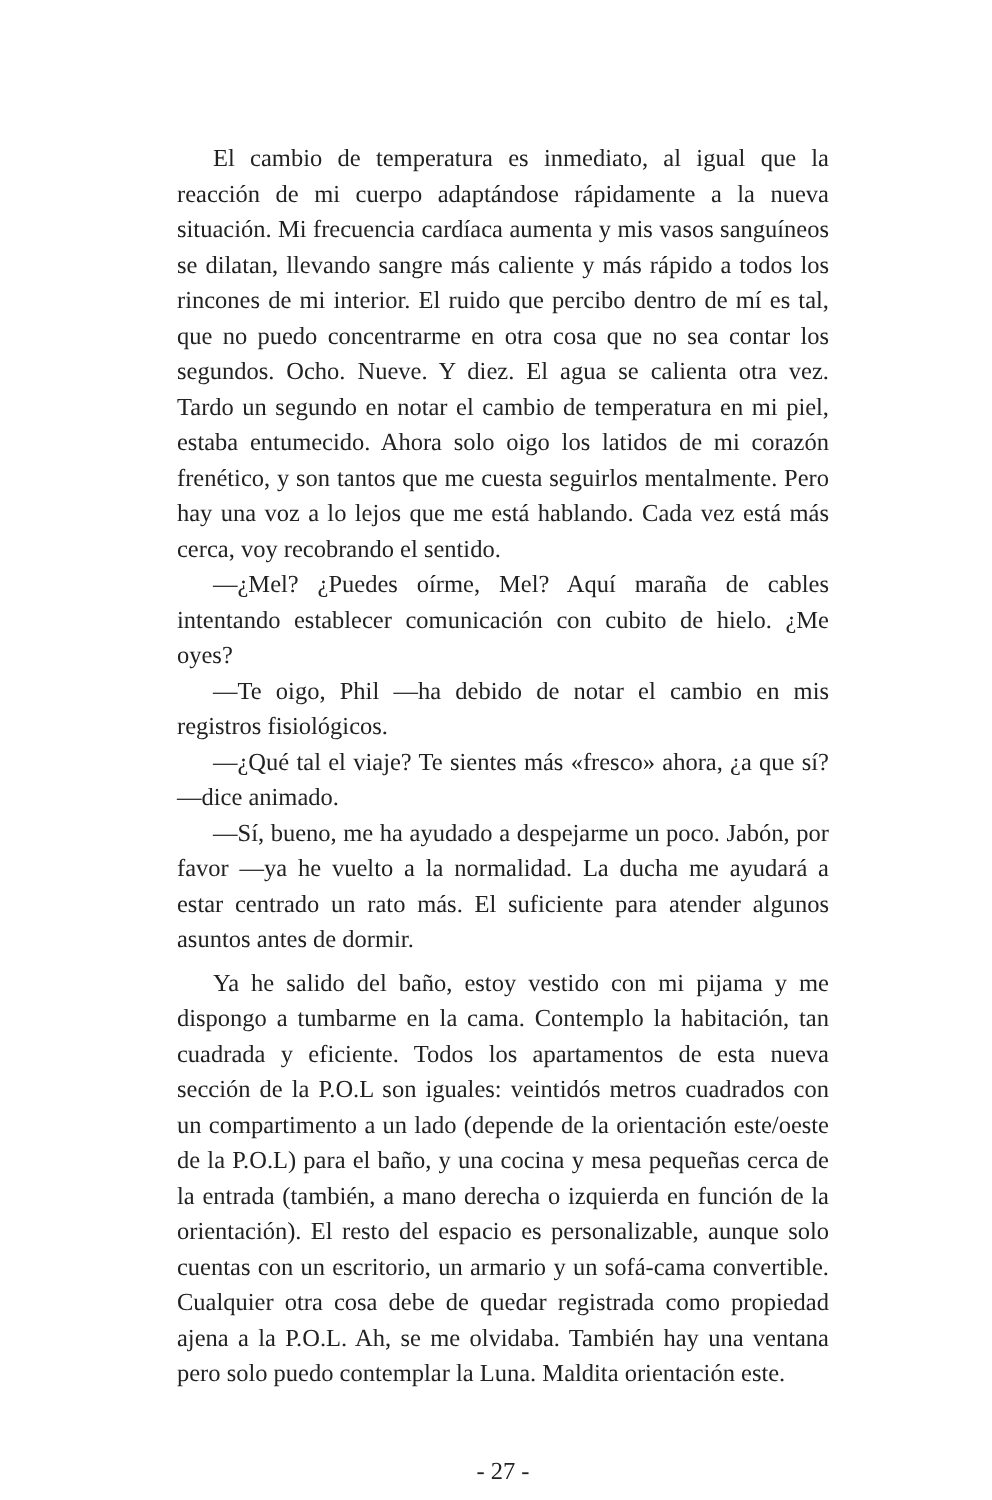El cambio de temperatura es inmediato, al igual que la reacción de mi cuerpo adaptándose rápidamente a la nueva situación. Mi frecuencia cardíaca aumenta y mis vasos sanguíneos se dilatan, llevando sangre más caliente y más rápido a todos los rincones de mi interior. El ruido que percibo dentro de mí es tal, que no puedo concentrarme en otra cosa que no sea contar los segundos. Ocho. Nueve. Y diez. El agua se calienta otra vez. Tardo un segundo en notar el cambio de temperatura en mi piel, estaba entumecido. Ahora solo oigo los latidos de mi corazón frenético, y son tantos que me cuesta seguirlos mentalmente. Pero hay una voz a lo lejos que me está hablando. Cada vez está más cerca, voy recobrando el sentido.
—¿Mel? ¿Puedes oírme, Mel? Aquí maraña de cables intentando establecer comunicación con cubito de hielo. ¿Me oyes?
—Te oigo, Phil —ha debido de notar el cambio en mis registros fisiológicos.
—¿Qué tal el viaje? Te sientes más «fresco» ahora, ¿a que sí? —dice animado.
—Sí, bueno, me ha ayudado a despejarme un poco. Jabón, por favor —ya he vuelto a la normalidad. La ducha me ayudará a estar centrado un rato más. El suficiente para atender algunos asuntos antes de dormir.
Ya he salido del baño, estoy vestido con mi pijama y me dispongo a tumbarme en la cama. Contemplo la habitación, tan cuadrada y eficiente. Todos los apartamentos de esta nueva sección de la P.O.L son iguales: veintidós metros cuadrados con un compartimento a un lado (depende de la orientación este/oeste de la P.O.L) para el baño, y una cocina y mesa pequeñas cerca de la entrada (también, a mano derecha o izquierda en función de la orientación). El resto del espacio es personalizable, aunque solo cuentas con un escritorio, un armario y un sofá-cama convertible. Cualquier otra cosa debe de quedar registrada como propiedad ajena a la P.O.L. Ah, se me olvidaba. También hay una ventana pero solo puedo contemplar la Luna. Maldita orientación este.
- 27 -